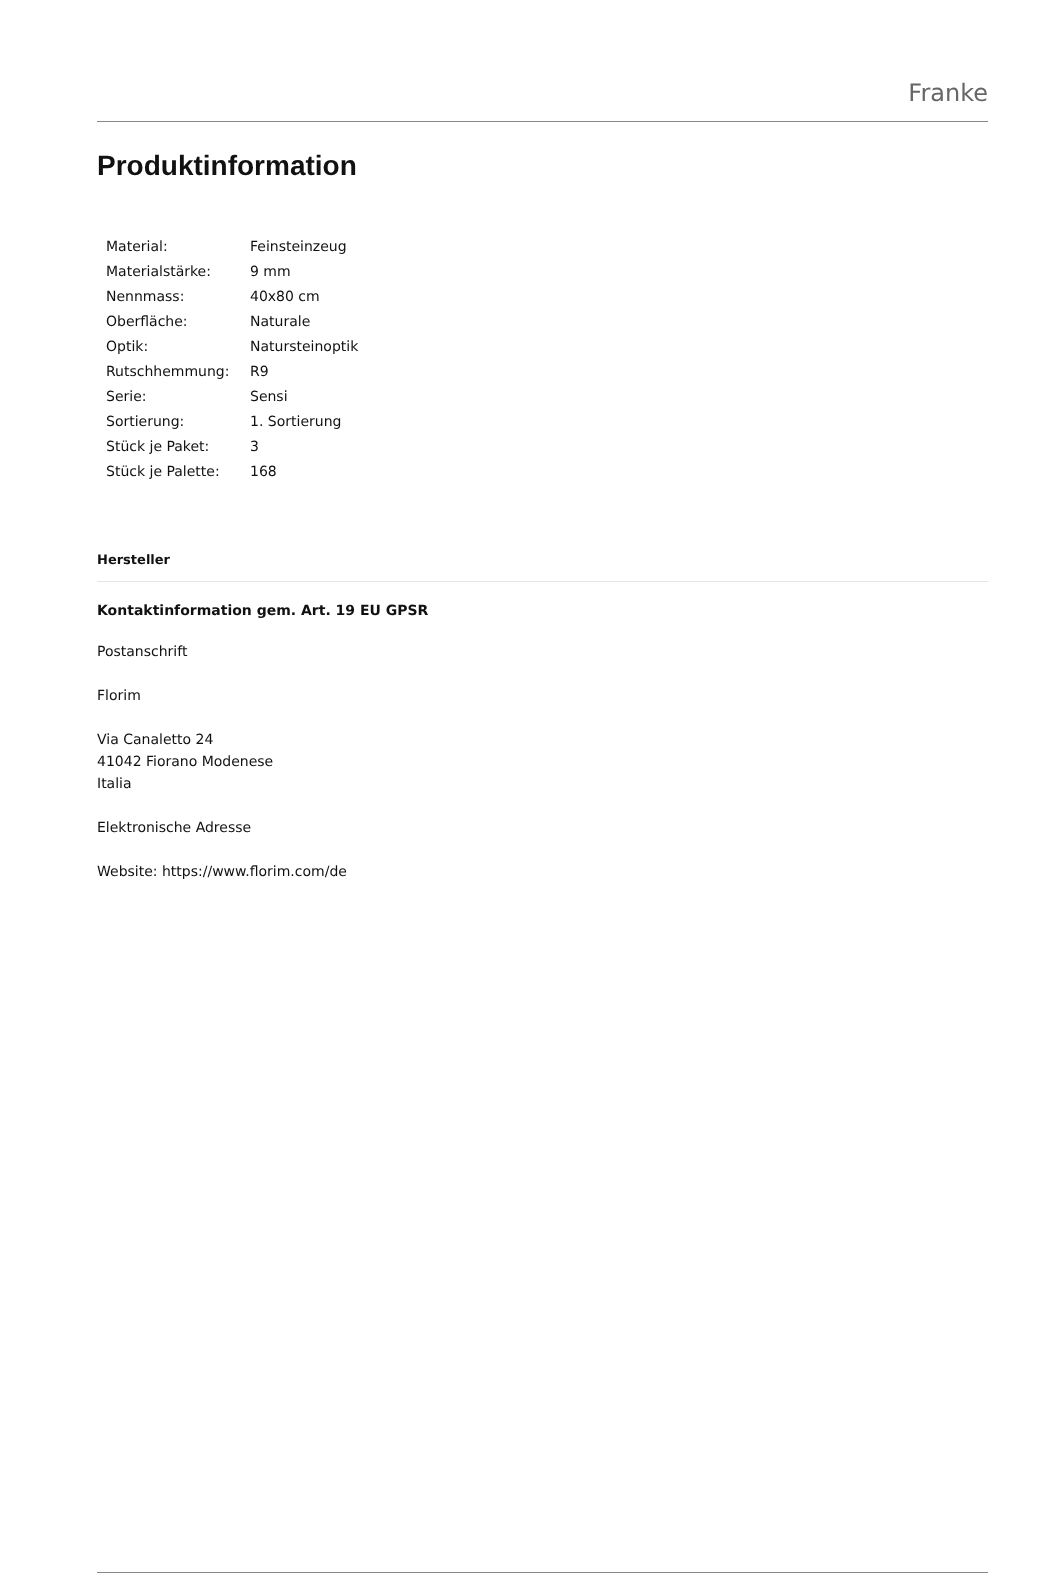Franke
Produktinformation
| Material: | Feinsteinzeug |
| Materialstärke: | 9 mm |
| Nennmass: | 40x80 cm |
| Oberfläche: | Naturale |
| Optik: | Natursteinoptik |
| Rutschhemmung: | R9 |
| Serie: | Sensi |
| Sortierung: | 1. Sortierung |
| Stück je Paket: | 3 |
| Stück je Palette: | 168 |
Hersteller
Kontaktinformation gem. Art. 19 EU GPSR
Postanschrift
Florim
Via Canaletto 24
41042 Fiorano Modenese
Italia
Elektronische Adresse
Website: https://www.florim.com/de